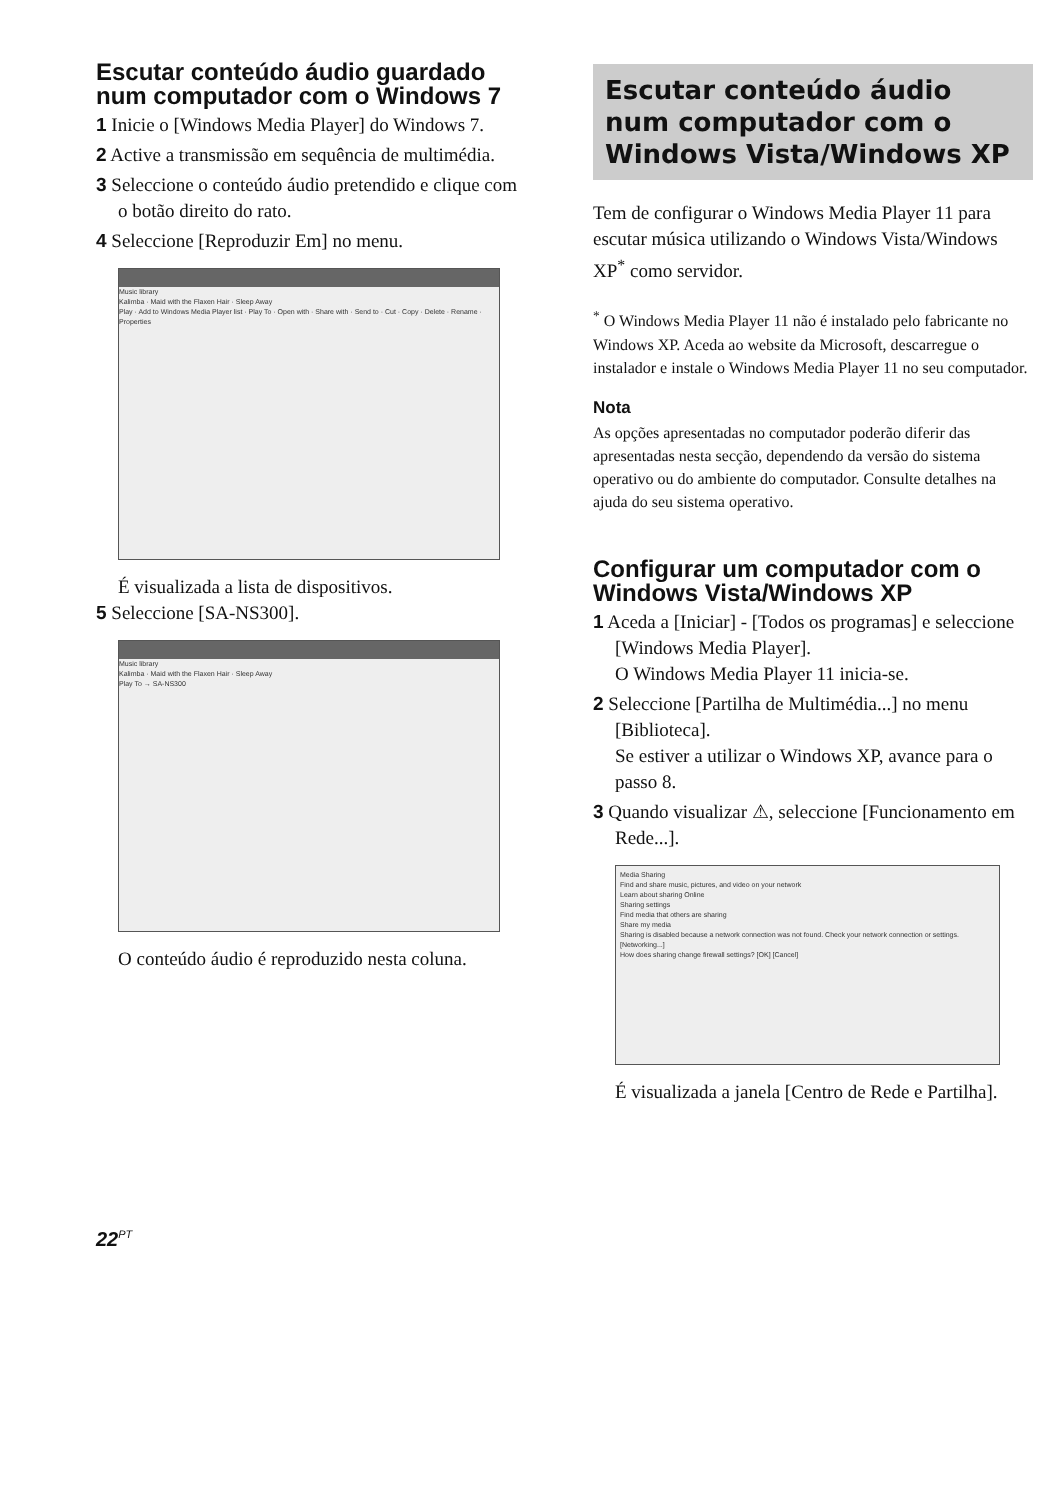Escutar conteúdo áudio guardado num computador com o Windows 7
1 Inicie o [Windows Media Player] do Windows 7.
2 Active a transmissão em sequência de multimédia.
3 Seleccione o conteúdo áudio pretendido e clique com o botão direito do rato.
4 Seleccione [Reproduzir Em] no menu.
Music library
Kalimba · Maid with the Flaxen Hair · Sleep Away
Play · Add to Windows Media Player list · Play To · Open with · Share with · Send to · Cut · Copy · Delete · Rename · Properties
É visualizada a lista de dispositivos.
5 Seleccione [SA-NS300].
Music library
Kalimba · Maid with the Flaxen Hair · Sleep Away
Play To → SA-NS300
O conteúdo áudio é reproduzido nesta coluna.
Escutar conteúdo áudio num computador com o Windows Vista/Windows XP
Tem de configurar o Windows Media Player 11 para escutar música utilizando o Windows Vista/Windows XP<sup>*</sup> como servidor.
<sup>*</sup> O Windows Media Player 11 não é instalado pelo fabricante no Windows XP. Aceda ao website da Microsoft, descarregue o instalador e instale o Windows Media Player 11 no seu computador.
Nota
As opções apresentadas no computador poderão diferir das apresentadas nesta secção, dependendo da versão do sistema operativo ou do ambiente do computador. Consulte detalhes na ajuda do seu sistema operativo.
Configurar um computador com o Windows Vista/Windows XP
1 Aceda a [Iniciar] - [Todos os programas] e seleccione [Windows Media Player].
O Windows Media Player 11 inicia-se.
2 Seleccione [Partilha de Multimédia...] no menu [Biblioteca].
Se estiver a utilizar o Windows XP, avance para o passo 8.
3 Quando visualizar ⚠, seleccione [Funcionamento em Rede...].
Media Sharing
Find and share music, pictures, and video on your network
Learn about sharing Online
Sharing settings
Find media that others are sharing
Share my media
Sharing is disabled because a network connection was not found. Check your network connection or settings. [Networking...]
How does sharing change firewall settings? [OK] [Cancel]
É visualizada a janela [Centro de Rede e Partilha].
22<sup>PT</sup>